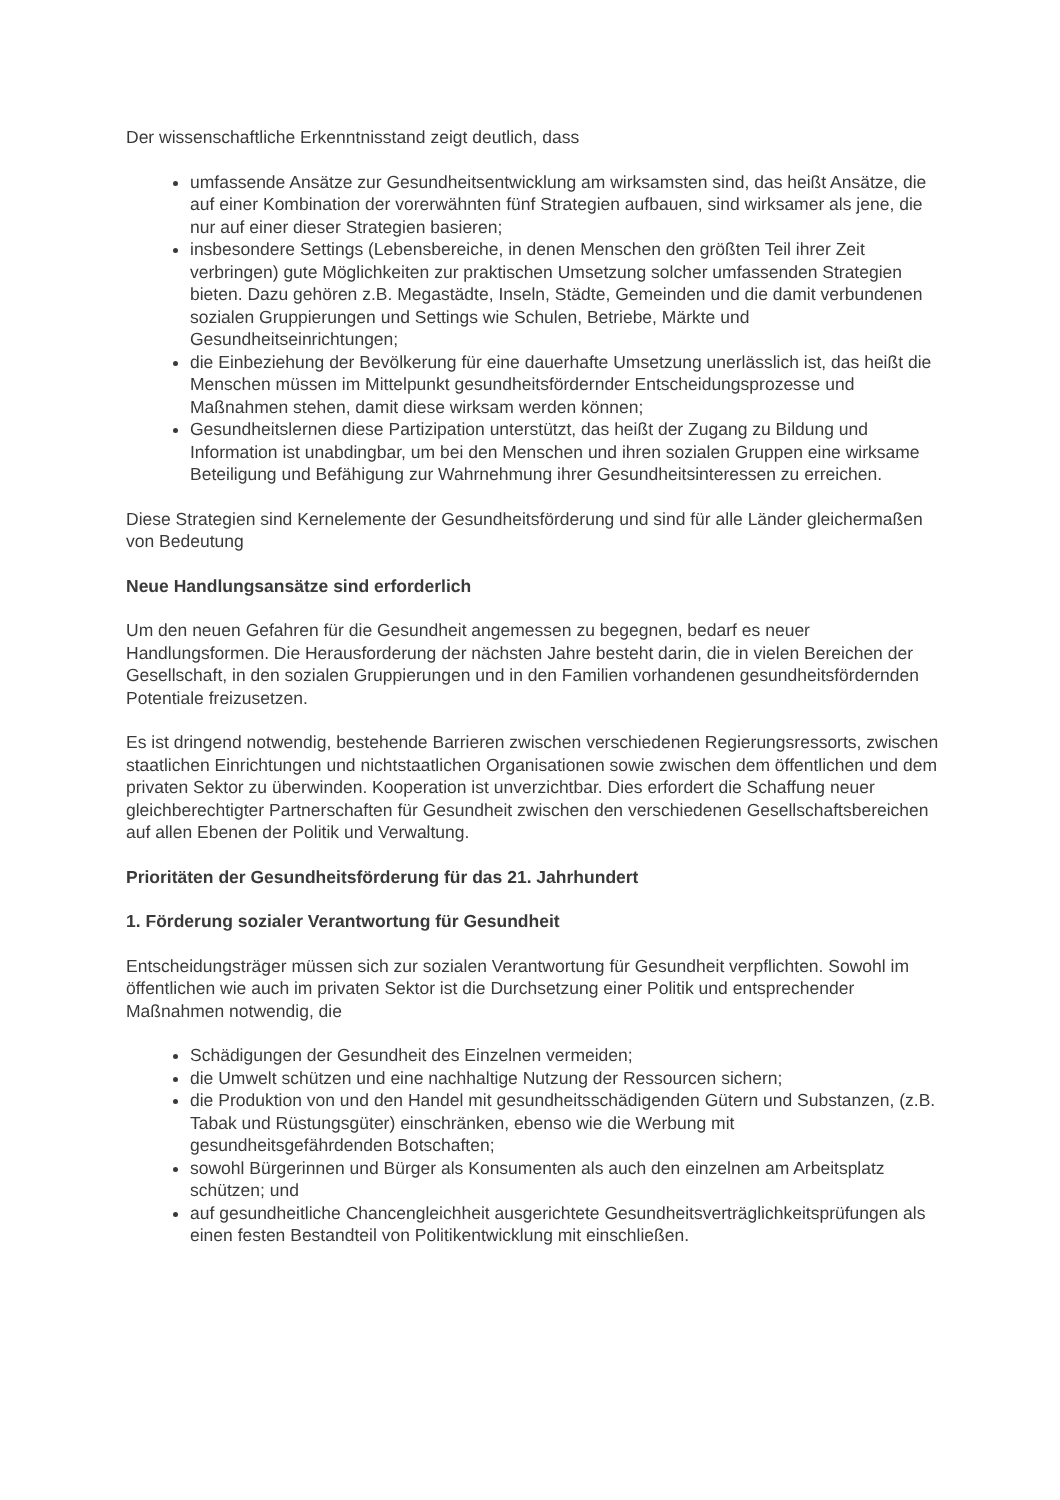Der wissenschaftliche Erkenntnisstand zeigt deutlich, dass
umfassende Ansätze zur Gesundheitsentwicklung am wirksamsten sind, das heißt Ansätze, die auf einer Kombination der vorerwähnten fünf Strategien aufbauen, sind wirksamer als jene, die nur auf einer dieser Strategien basieren;
insbesondere Settings (Lebensbereiche, in denen Menschen den größten Teil ihrer Zeit verbringen) gute Möglichkeiten zur praktischen Umsetzung solcher umfassenden Strategien bieten. Dazu gehören z.B. Megastädte, Inseln, Städte, Gemeinden und die damit verbundenen sozialen Gruppierungen und Settings wie Schulen, Betriebe, Märkte und Gesundheitseinrichtungen;
die Einbeziehung der Bevölkerung für eine dauerhafte Umsetzung unerlässlich ist, das heißt die Menschen müssen im Mittelpunkt gesundheitsfördernder Entscheidungsprozesse und Maßnahmen stehen, damit diese wirksam werden können;
Gesundheitslernen diese Partizipation unterstützt, das heißt der Zugang zu Bildung und Information ist unabdingbar, um bei den Menschen und ihren sozialen Gruppen eine wirksame Beteiligung und Befähigung zur Wahrnehmung ihrer Gesundheitsinteressen zu erreichen.
Diese Strategien sind Kernelemente der Gesundheitsförderung und sind für alle Länder gleichermaßen von Bedeutung
Neue Handlungsansätze sind erforderlich
Um den neuen Gefahren für die Gesundheit angemessen zu begegnen, bedarf es neuer Handlungsformen. Die Herausforderung der nächsten Jahre besteht darin, die in vielen Bereichen der Gesellschaft, in den sozialen Gruppierungen und in den Familien vorhandenen gesundheitsfördernden Potentiale freizusetzen.
Es ist dringend notwendig, bestehende Barrieren zwischen verschiedenen Regierungsressorts, zwischen staatlichen Einrichtungen und nichtstaatlichen Organisationen sowie zwischen dem öffentlichen und dem privaten Sektor zu überwinden. Kooperation ist unverzichtbar. Dies erfordert die Schaffung neuer gleichberechtigter Partnerschaften für Gesundheit zwischen den verschiedenen Gesellschaftsbereichen auf allen Ebenen der Politik und Verwaltung.
Prioritäten der Gesundheitsförderung für das 21. Jahrhundert
1. Förderung sozialer Verantwortung für Gesundheit
Entscheidungsträger müssen sich zur sozialen Verantwortung für Gesundheit verpflichten. Sowohl im öffentlichen wie auch im privaten Sektor ist die Durchsetzung einer Politik und entsprechender Maßnahmen notwendig, die
Schädigungen der Gesundheit des Einzelnen vermeiden;
die Umwelt schützen und eine nachhaltige Nutzung der Ressourcen sichern;
die Produktion von und den Handel mit gesundheitsschädigenden Gütern und Substanzen, (z.B. Tabak und Rüstungsgüter) einschränken, ebenso wie die Werbung mit gesundheitsgefährdenden Botschaften;
sowohl Bürgerinnen und Bürger als Konsumenten als auch den einzelnen am Arbeitsplatz schützen; und
auf gesundheitliche Chancengleichheit ausgerichtete Gesundheitsverträglichkeitsprüfungen als einen festen Bestandteil von Politikentwicklung mit einschließen.